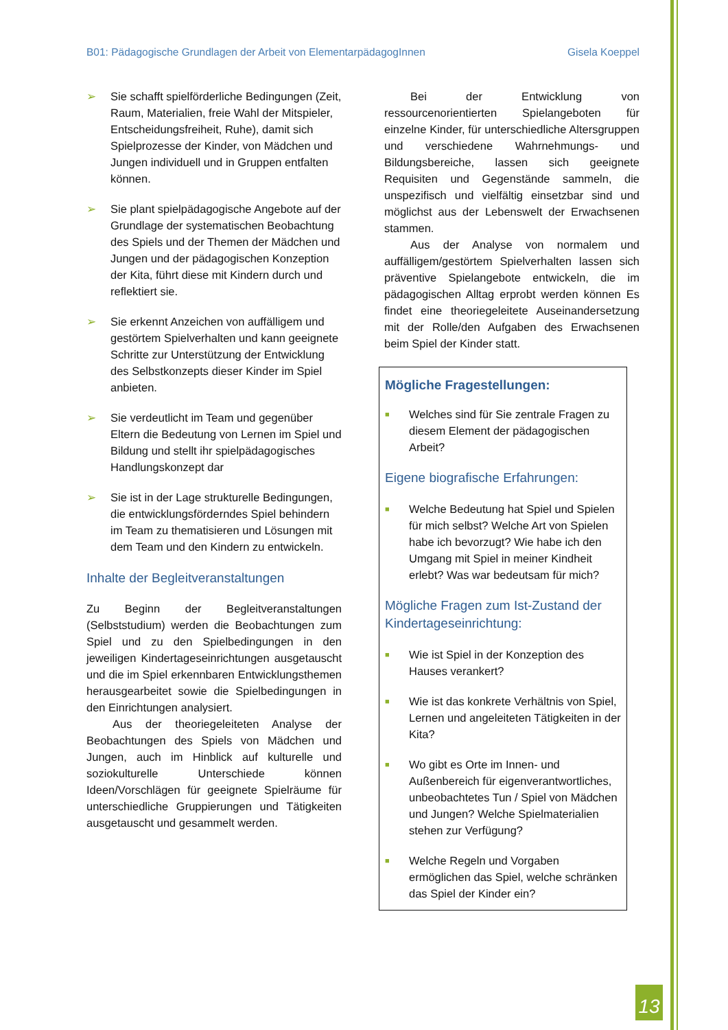B01: Pädagogische Grundlagen der Arbeit von ElementarpädagogInnen Gisela Koeppel
➢ Sie schafft spielförderliche Bedingungen (Zeit, Raum, Materialien, freie Wahl der Mitspieler, Entscheidungsfreiheit, Ruhe), damit sich Spielprozesse der Kinder, von Mädchen und Jungen individuell und in Gruppen entfalten können.
➢ Sie plant spielpädagogische Angebote auf der Grundlage der systematischen Beobachtung des Spiels und der Themen der Mädchen und Jungen und der pädagogischen Konzeption der Kita, führt diese mit Kindern durch und reflektiert sie.
➢ Sie erkennt Anzeichen von auffälligem und gestörtem Spielverhalten und kann geeignete Schritte zur Unterstützung der Entwicklung des Selbstkonzepts dieser Kinder im Spiel anbieten.
➢ Sie verdeutlicht im Team und gegenüber Eltern die Bedeutung von Lernen im Spiel und Bildung und stellt ihr spielpädagogisches Handlungskonzept dar
➢ Sie ist in der Lage strukturelle Bedingungen, die entwicklungsförderndes Spiel behindern im Team zu thematisieren und Lösungen mit dem Team und den Kindern zu entwickeln.
Inhalte der Begleitveranstaltungen
Zu Beginn der Begleitveranstaltungen (Selbststudium) werden die Beobachtungen zum Spiel und zu den Spielbedingungen in den jeweiligen Kindertageseinrichtungen ausgetauscht und die im Spiel erkennbaren Entwicklungsthemen herausgearbeitet sowie die Spielbedingungen in den Einrichtungen analysiert.
Aus der theoriegeleiteten Analyse der Beobachtungen des Spiels von Mädchen und Jungen, auch im Hinblick auf kulturelle und soziokulturelle Unterschiede können Ideen/Vorschlägen für geeignete Spielräume für unterschiedliche Gruppierungen und Tätigkeiten ausgetauscht und gesammelt werden.
Bei der Entwicklung von ressourcenorientierten Spielangeboten für einzelne Kinder, für unterschiedliche Altersgruppen und verschiedene Wahrnehmungs- und Bildungsbereiche, lassen sich geeignete Requisiten und Gegenstände sammeln, die unspezifisch und vielfältig einsetzbar sind und möglichst aus der Lebenswelt der Erwachsenen stammen.
Aus der Analyse von normalem und auffälligem/gestörtem Spielverhalten lassen sich präventive Spielangebote entwickeln, die im pädagogischen Alltag erprobt werden können Es findet eine theoriegeleitete Auseinandersetzung mit der Rolle/den Aufgaben des Erwachsenen beim Spiel der Kinder statt.
Mögliche Fragestellungen:
■
Welches sind für Sie zentrale Fragen zu diesem Element der pädagogischen Arbeit?
Eigene biografische Erfahrungen:
■
Welche Bedeutung hat Spiel und Spielen für mich selbst? Welche Art von Spielen habe ich bevorzugt? Wie habe ich den Umgang mit Spiel in meiner Kindheit erlebt? Was war bedeutsam für mich?
Mögliche Fragen zum Ist-Zustand der Kindertageseinrichtung:
■
Wie ist Spiel in der Konzeption des Hauses verankert?
■
Wie ist das konkrete Verhältnis von Spiel, Lernen und angeleiteten Tätigkeiten in der Kita?
■
Wo gibt es Orte im Innen- und Außenbereich für eigenverantwortliches, unbeobachtetes Tun / Spiel von Mädchen und Jungen? Welche Spielmaterialien stehen zur Verfügung?
■
Welche Regeln und Vorgaben ermöglichen das Spiel, welche schränken das Spiel der Kinder ein?
13